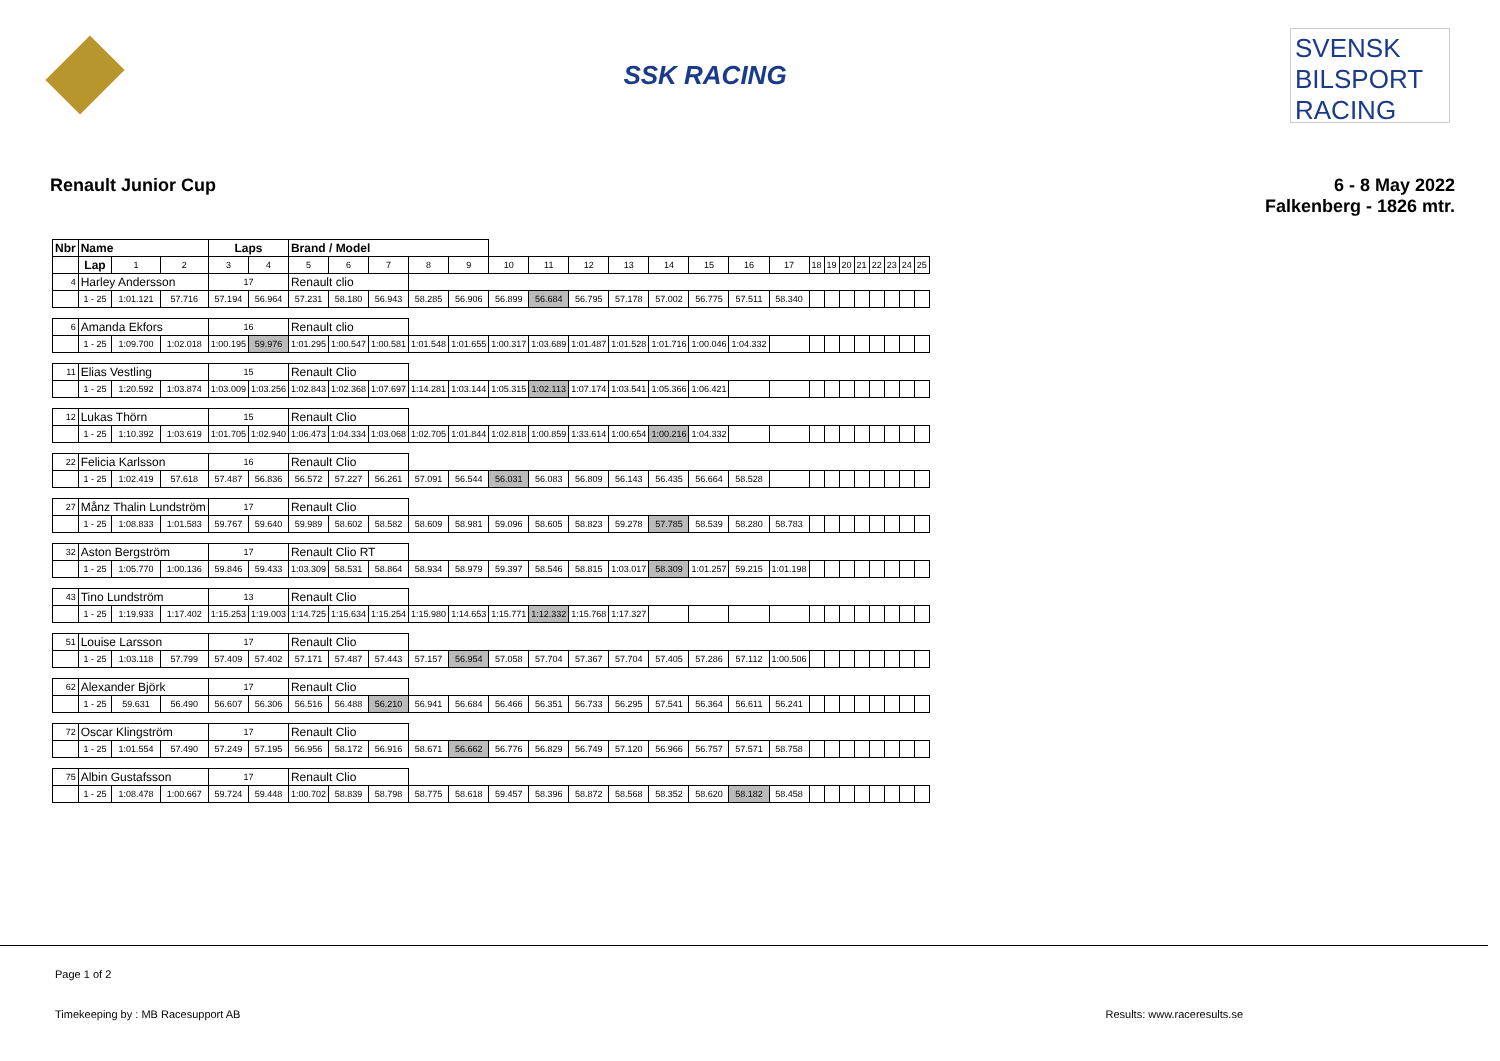SSK RACING
SVENSK BILSPORT RACING
Renault Junior Cup 6 - 8 May 2022
Falkenberg - 1826 mtr.
| Nbr | Name | | | Laps | | Brand / Model | | | | | | | | | | | | | | | | | | | | |
| --- | --- | --- | --- | --- | --- | --- | --- | --- | --- | --- | --- | --- | --- | --- | --- | --- | --- | --- | --- | --- | --- | --- | --- | --- | --- | --- |
| | Lap | 1 | 2 | 3 | 4 | 5 | 6 | 7 | 8 | 9 | 10 | 11 | 12 | 13 | 14 | 15 | 16 | 17 | 18 | 19 | 20 | 21 | 22 | 23 | 24 | 25 |
| 4 | Harley Andersson | | | 17 | | Renault clio | | | | | | | | | | | | | | | | | | | | |
| | 1 - 25 | 1:01.121 | 57.716 | 57.194 | 56.964 | 57.231 | 58.180 | 56.943 | 58.285 | 56.906 | 56.899 | 56.684 | 56.795 | 57.178 | 57.002 | 56.775 | 57.511 | 58.340 | | | | | | | | |
| 6 | Amanda Ekfors | | | 16 | | Renault clio | | | | | | | | | | | | | | | | | | | | |
| | 1 - 25 | 1:09.700 | 1:02.018 | 1:00.195 | 59.976 | 1:01.295 | 1:00.547 | 1:00.581 | 1:01.548 | 1:01.655 | 1:00.317 | 1:03.689 | 1:01.487 | 1:01.528 | 1:01.716 | 1:00.046 | 1:04.332 | | | | | | | | | |
| 11 | Elias Vestling | | | 15 | | Renault Clio | | | | | | | | | | | | | | | | | | | | |
| | 1 - 25 | 1:20.592 | 1:03.874 | 1:03.009 | 1:03.256 | 1:02.843 | 1:02.368 | 1:07.697 | 1:14.281 | 1:03.144 | 1:05.315 | 1:02.113 | 1:07.174 | 1:03.541 | 1:05.366 | 1:06.421 | | | | | | | | | | |
| 12 | Lukas Thörn | | | 15 | | Renault Clio | | | | | | | | | | | | | | | | | | | | |
| | 1 - 25 | 1:10.392 | 1:03.619 | 1:01.705 | 1:02.940 | 1:06.473 | 1:04.334 | 1:03.068 | 1:02.705 | 1:01.844 | 1:02.818 | 1:00.859 | 1:33.614 | 1:00.654 | 1:00.216 | 1:04.332 | | | | | | | | | | |
| 22 | Felicia Karlsson | | | 16 | | Renault Clio | | | | | | | | | | | | | | | | | | | | |
| | 1 - 25 | 1:02.419 | 57.618 | 57.487 | 56.836 | 56.572 | 57.227 | 56.261 | 57.091 | 56.544 | 56.031 | 56.083 | 56.809 | 56.143 | 56.435 | 56.664 | 58.528 | | | | | | | | | |
| 27 | Månz Thalin Lundström | | | 17 | | Renault Clio | | | | | | | | | | | | | | | | | | | | |
| | 1 - 25 | 1:08.833 | 1:01.583 | 59.767 | 59.640 | 59.989 | 58.602 | 58.582 | 58.609 | 58.981 | 59.096 | 58.605 | 58.823 | 59.278 | 57.785 | 58.539 | 58.280 | 58.783 | | | | | | | | |
| 32 | Aston Bergström | | | 17 | | Renault Clio RT | | | | | | | | | | | | | | | | | | | | |
| | 1 - 25 | 1:05.770 | 1:00.136 | 59.846 | 59.433 | 1:03.309 | 58.531 | 58.864 | 58.934 | 58.979 | 59.397 | 58.546 | 58.815 | 1:03.017 | 58.309 | 1:01.257 | 59.215 | 1:01.198 | | | | | | | | |
| 43 | Tino Lundström | | | 13 | | Renault Clio | | | | | | | | | | | | | | | | | | | | |
| | 1 - 25 | 1:19.933 | 1:17.402 | 1:15.253 | 1:19.003 | 1:14.725 | 1:15.634 | 1:15.254 | 1:15.980 | 1:14.653 | 1:15.771 | 1:12.332 | 1:15.768 | 1:17.327 | | | | | | | | | | | | |
| 51 | Louise Larsson | | | 17 | | Renault Clio | | | | | | | | | | | | | | | | | | | | |
| | 1 - 25 | 1:03.118 | 57.799 | 57.409 | 57.402 | 57.171 | 57.487 | 57.443 | 57.157 | 56.954 | 57.058 | 57.704 | 57.367 | 57.704 | 57.405 | 57.286 | 57.112 | 1:00.506 | | | | | | | | |
| 62 | Alexander Björk | | | 17 | | Renault Clio | | | | | | | | | | | | | | | | | | | | |
| | 1 - 25 | 59.631 | 56.490 | 56.607 | 56.306 | 56.516 | 56.488 | 56.210 | 56.941 | 56.684 | 56.466 | 56.351 | 56.733 | 56.295 | 57.541 | 56.364 | 56.611 | 56.241 | | | | | | | | |
| 72 | Oscar Klingström | | | 17 | | Renault Clio | | | | | | | | | | | | | | | | | | | | |
| | 1 - 25 | 1:01.554 | 57.490 | 57.249 | 57.195 | 56.956 | 58.172 | 56.916 | 58.671 | 56.662 | 56.776 | 56.829 | 56.749 | 57.120 | 56.966 | 56.757 | 57.571 | 58.758 | | | | | | | | |
| 75 | Albin Gustafsson | | | 17 | | Renault Clio | | | | | | | | | | | | | | | | | | | | |
| | 1 - 25 | 1:08.478 | 1:00.667 | 59.724 | 59.448 | 1:00.702 | 58.839 | 58.798 | 58.775 | 58.618 | 59.457 | 58.396 | 58.872 | 58.568 | 58.352 | 58.620 | 58.182 | 58.458 | | | | | | | | |
Page 1 of 2
Timekeeping by : MB Racesupport AB Results: www.raceresults.se